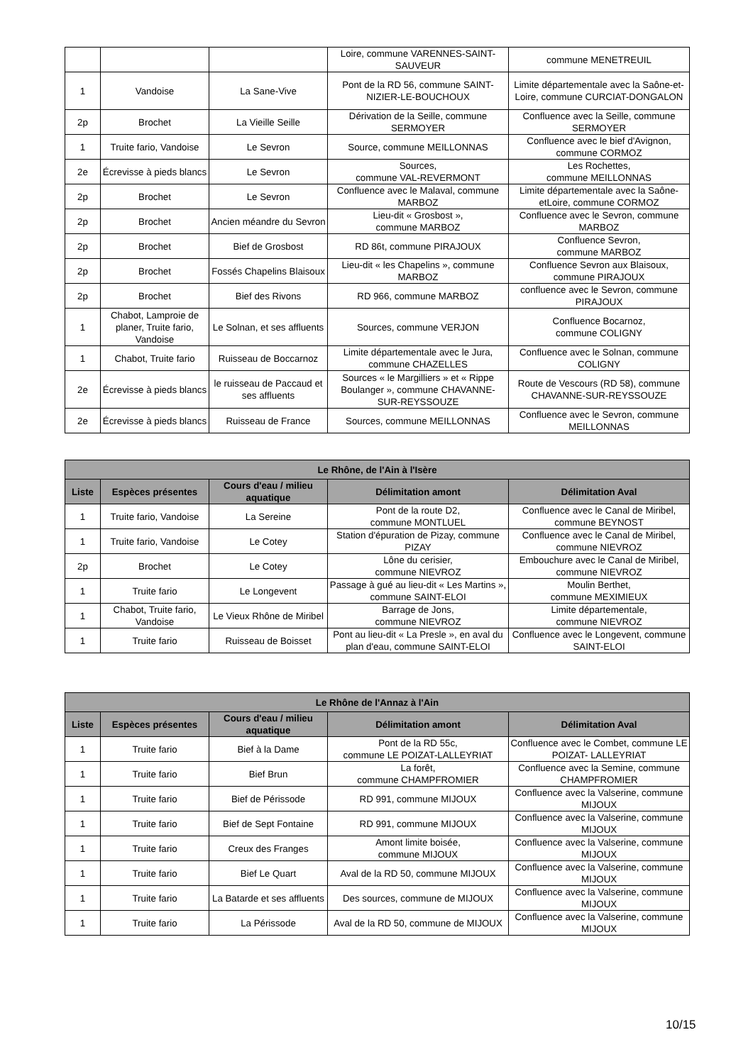| | | | Loire, commune VARENNES-SAINT-SAUVEUR | commune MENETREUIL |
| 1 | Vandoise | La Sane-Vive | Pont de la RD 56, commune SAINT-NIZIER-LE-BOUCHOUX | Limite départementale avec la Saône-et-Loire, commune CURCIAT-DONGALON |
| 2p | Brochet | La Vieille Seille | Dérivation de la Seille, commune SERMOYER | Confluence avec la Seille, commune SERMOYER |
| 1 | Truite fario, Vandoise | Le Sevron | Source, commune MEILLONNAS | Confluence avec le bief d'Avignon, commune CORMOZ |
| 2e | Écrevisse à pieds blancs | Le Sevron | Sources, commune VAL-REVERMONT | Les Rochettes, commune MEILLONNAS |
| 2p | Brochet | Le Sevron | Confluence avec le Malaval, commune MARBOZ | Limite départementale avec la Saône-etLoire, commune CORMOZ |
| 2p | Brochet | Ancien méandre du Sevron | Lieu-dit « Grosbost », commune MARBOZ | Confluence avec le Sevron, commune MARBOZ |
| 2p | Brochet | Bief de Grosbost | RD 86t, commune PIRAJOUX | Confluence Sevron, commune MARBOZ |
| 2p | Brochet | Fossés Chapelins Blaisoux | Lieu-dit « les Chapelins », commune MARBOZ | Confluence Sevron aux Blaisoux, commune PIRAJOUX |
| 2p | Brochet | Bief des Rivons | RD 966, commune MARBOZ | confluence avec le Sevron, commune PIRAJOUX |
| 1 | Chabot, Lamproie de planer, Truite fario, Vandoise | Le Solnan, et ses affluents | Sources, commune VERJON | Confluence Bocarnoz, commune COLIGNY |
| 1 | Chabot, Truite fario | Ruisseau de Boccarnoz | Limite départementale avec le Jura, commune CHAZELLES | Confluence avec le Solnan, commune COLIGNY |
| 2e | Écrevisse à pieds blancs | le ruisseau de Paccaud et ses affluents | Sources « le Margilliers » et « Rippe Boulanger », commune CHAVANNE-SUR-REYSSOUZE | Route de Vescours (RD 58), commune CHAVANNE-SUR-REYSSOUZE |
| 2e | Écrevisse à pieds blancs | Ruisseau de France | Sources, commune MEILLONNAS | Confluence avec le Sevron, commune MEILLONNAS |
| Le Rhône, de l'Ain à l'Isère | | | | |
| --- | --- | --- | --- | --- |
| Liste | Espèces présentes | Cours d'eau / milieu aquatique | Délimitation amont | Délimitation Aval |
| 1 | Truite fario, Vandoise | La Sereine | Pont de la route D2, commune MONTLUEL | Confluence avec le Canal de Miribel, commune BEYNOST |
| 1 | Truite fario, Vandoise | Le Cotey | Station d'épuration de Pizay, commune PIZAY | Confluence avec le Canal de Miribel, commune NIEVROZ |
| 2p | Brochet | Le Cotey | Lône du cerisier, commune NIEVROZ | Embouchure avec le Canal de Miribel, commune NIEVROZ |
| 1 | Truite fario | Le Longevent | Passage à gué au lieu-dit « Les Martins », commune SAINT-ELOI | Moulin Berthet, commune MEXIMIEUX |
| 1 | Chabot, Truite fario, Vandoise | Le Vieux Rhône de Miribel | Barrage de Jons, commune NIEVROZ | Limite départementale, commune NIEVROZ |
| 1 | Truite fario | Ruisseau de Boisset | Pont au lieu-dit « La Presle », en aval du plan d'eau, commune SAINT-ELOI | Confluence avec le Longevent, commune SAINT-ELOI |
| Le Rhône de l'Annaz à l'Ain | | | | |
| --- | --- | --- | --- | --- |
| Liste | Espèces présentes | Cours d'eau / milieu aquatique | Délimitation amont | Délimitation Aval |
| 1 | Truite fario | Bief à la Dame | Pont de la RD 55c, commune LE POIZAT-LALLEYRIAT | Confluence avec le Combet, commune LE POIZAT- LALLEYRIAT |
| 1 | Truite fario | Bief Brun | La forêt, commune CHAMPFROMIER | Confluence avec la Semine, commune CHAMPFROMIER |
| 1 | Truite fario | Bief de Périssode | RD 991, commune MIJOUX | Confluence avec la Valserine, commune MIJOUX |
| 1 | Truite fario | Bief de Sept Fontaine | RD 991, commune MIJOUX | Confluence avec la Valserine, commune MIJOUX |
| 1 | Truite fario | Creux des Franges | Amont limite boisée, commune MIJOUX | Confluence avec la Valserine, commune MIJOUX |
| 1 | Truite fario | Bief Le Quart | Aval de la RD 50, commune MIJOUX | Confluence avec la Valserine, commune MIJOUX |
| 1 | Truite fario | La Batarde et ses affluents | Des sources, commune de MIJOUX | Confluence avec la Valserine, commune MIJOUX |
| 1 | Truite fario | La Périssode | Aval de la RD 50, commune de MIJOUX | Confluence avec la Valserine, commune MIJOUX |
10/15